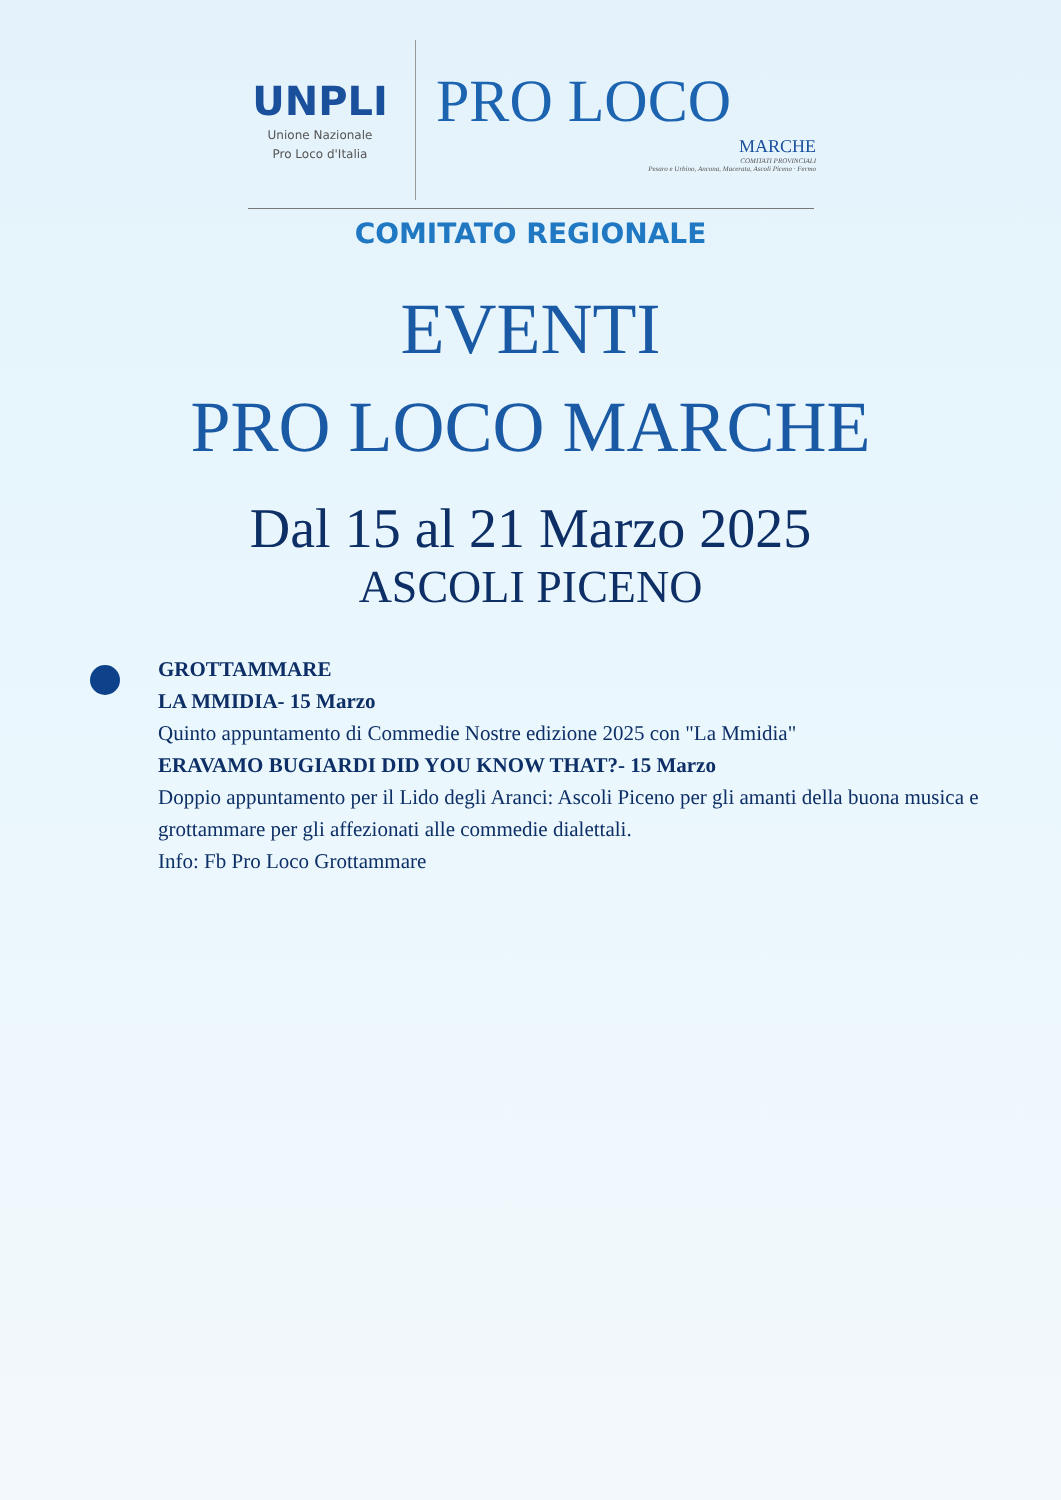UNPLI
Unione Nazionale
Pro Loco d'Italia
PRO LOCO
MARCHE
COMITATI PROVINCIALI
Pesaro e Urbino, Ancona, Macerata, Ascoli Piceno · Fermo
COMITATO REGIONALE
EVENTI
PRO LOCO MARCHE
Dal 15 al 21 Marzo 2025
ASCOLI PICENO
GROTTAMMARE
LA MMIDIA- 15 Marzo
Quinto appuntamento di Commedie Nostre edizione 2025 con "La Mmidia"
ERAVAMO BUGIARDI DID YOU KNOW THAT?- 15 Marzo
Doppio appuntamento per il Lido degli Aranci: Ascoli Piceno per gli amanti della buona musica e grottammare per gli affezionati alle commedie dialettali.
Info: Fb Pro Loco Grottammare